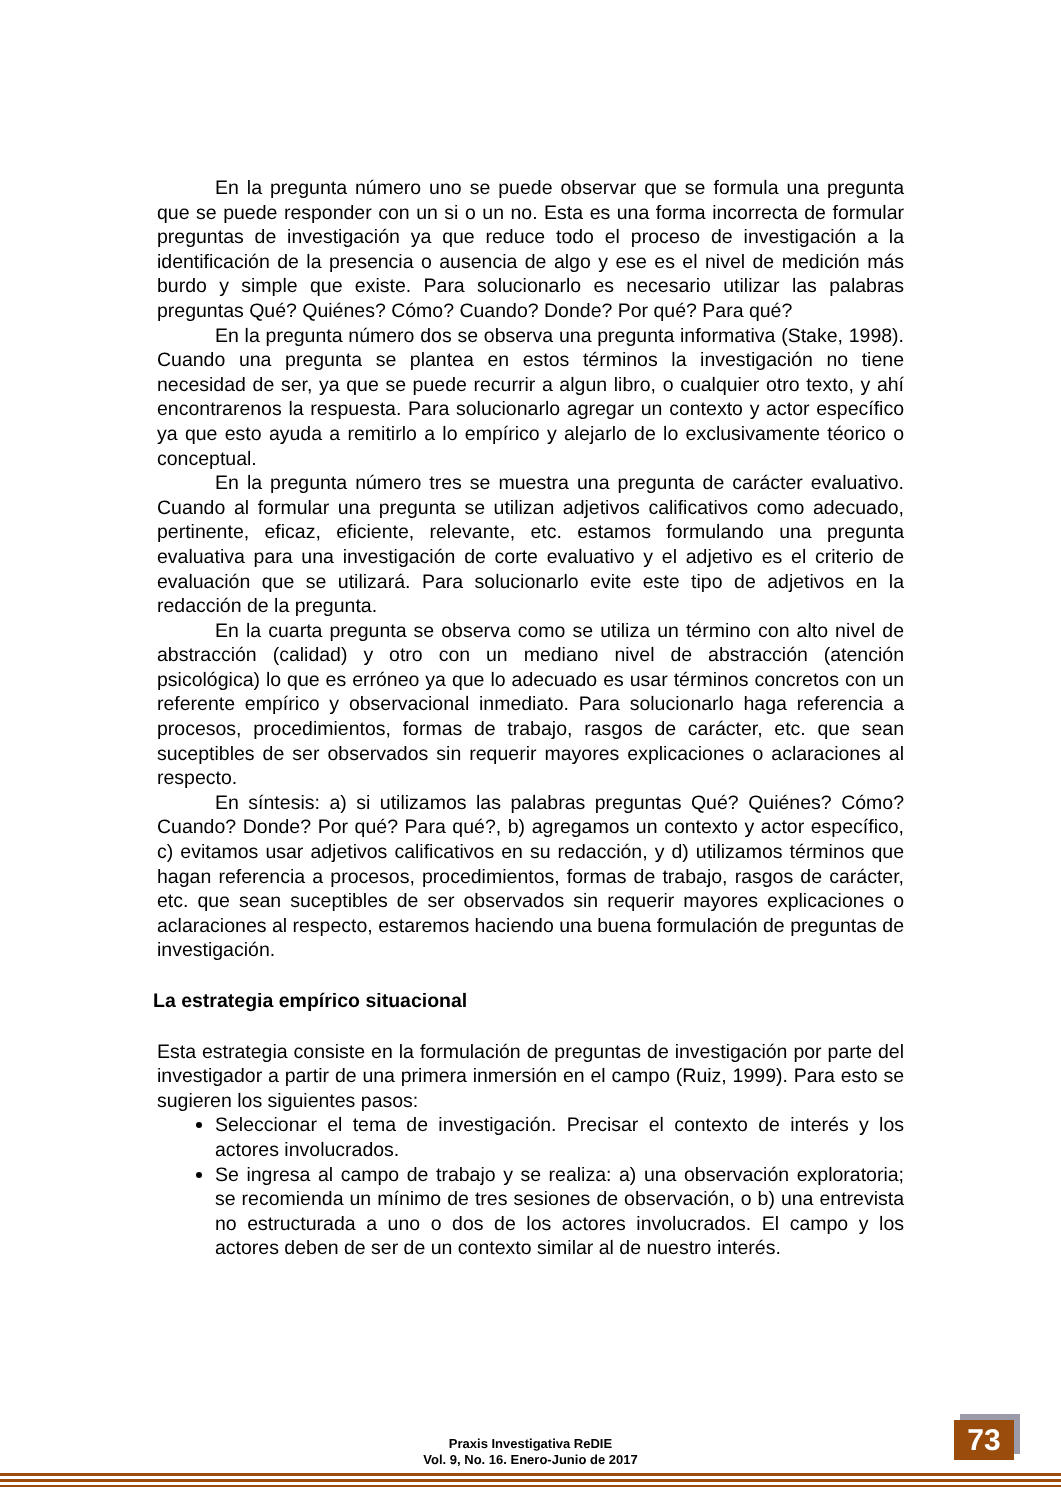En la pregunta número uno se puede observar que se formula una pregunta que se puede responder con un si o un no. Esta es una forma incorrecta de formular preguntas de investigación ya que reduce todo el proceso de investigación a la identificación de la presencia o ausencia de algo y ese es el nivel de medición más burdo y simple que existe. Para solucionarlo es necesario utilizar las palabras preguntas Qué? Quiénes? Cómo? Cuando? Donde? Por qué? Para qué?
En la pregunta número dos se observa una pregunta informativa (Stake, 1998). Cuando una pregunta se plantea en estos términos la investigación no tiene necesidad de ser, ya que se puede recurrir a algun libro, o cualquier otro texto, y ahí encontrarenos la respuesta. Para solucionarlo agregar un contexto y actor específico ya que esto ayuda a remitirlo a lo empírico y alejarlo de lo exclusivamente téorico o conceptual.
En la pregunta número tres se muestra una pregunta de carácter evaluativo. Cuando al formular una pregunta se utilizan adjetivos calificativos como adecuado, pertinente, eficaz, eficiente, relevante, etc. estamos formulando una pregunta evaluativa para una investigación de corte evaluativo y el adjetivo es el criterio de evaluación que se utilizará. Para solucionarlo evite este tipo de adjetivos en la redacción de la pregunta.
En la cuarta pregunta se observa como se utiliza un término con alto nivel de abstracción (calidad) y otro con un mediano nivel de abstracción (atención psicológica) lo que es erróneo ya que lo adecuado es usar términos concretos con un referente empírico y observacional inmediato. Para solucionarlo haga referencia a procesos, procedimientos, formas de trabajo, rasgos de carácter, etc. que sean suceptibles de ser observados sin requerir mayores explicaciones o aclaraciones al respecto.
En síntesis: a) si utilizamos las palabras preguntas Qué? Quiénes? Cómo? Cuando? Donde? Por qué? Para qué?, b) agregamos un contexto y actor específico, c) evitamos usar adjetivos calificativos en su redacción, y d) utilizamos términos que hagan referencia a procesos, procedimientos, formas de trabajo, rasgos de carácter, etc. que sean suceptibles de ser observados sin requerir mayores explicaciones o aclaraciones al respecto, estaremos haciendo una buena formulación de preguntas de investigación.
La estrategia empírico situacional
Esta estrategia consiste en la formulación de preguntas de investigación por parte del investigador a partir de una primera inmersión en el campo (Ruiz, 1999). Para esto se sugieren los siguientes pasos:
Seleccionar el tema de investigación. Precisar el contexto de interés y los actores involucrados.
Se ingresa al campo de trabajo y se realiza: a) una observación exploratoria; se recomienda un mínimo de tres sesiones de observación, o b) una entrevista no estructurada a uno o dos de los actores involucrados. El campo y los actores deben de ser de un contexto similar al de nuestro interés.
Praxis Investigativa ReDIE
Vol. 9, No. 16. Enero-Junio de 2017
73